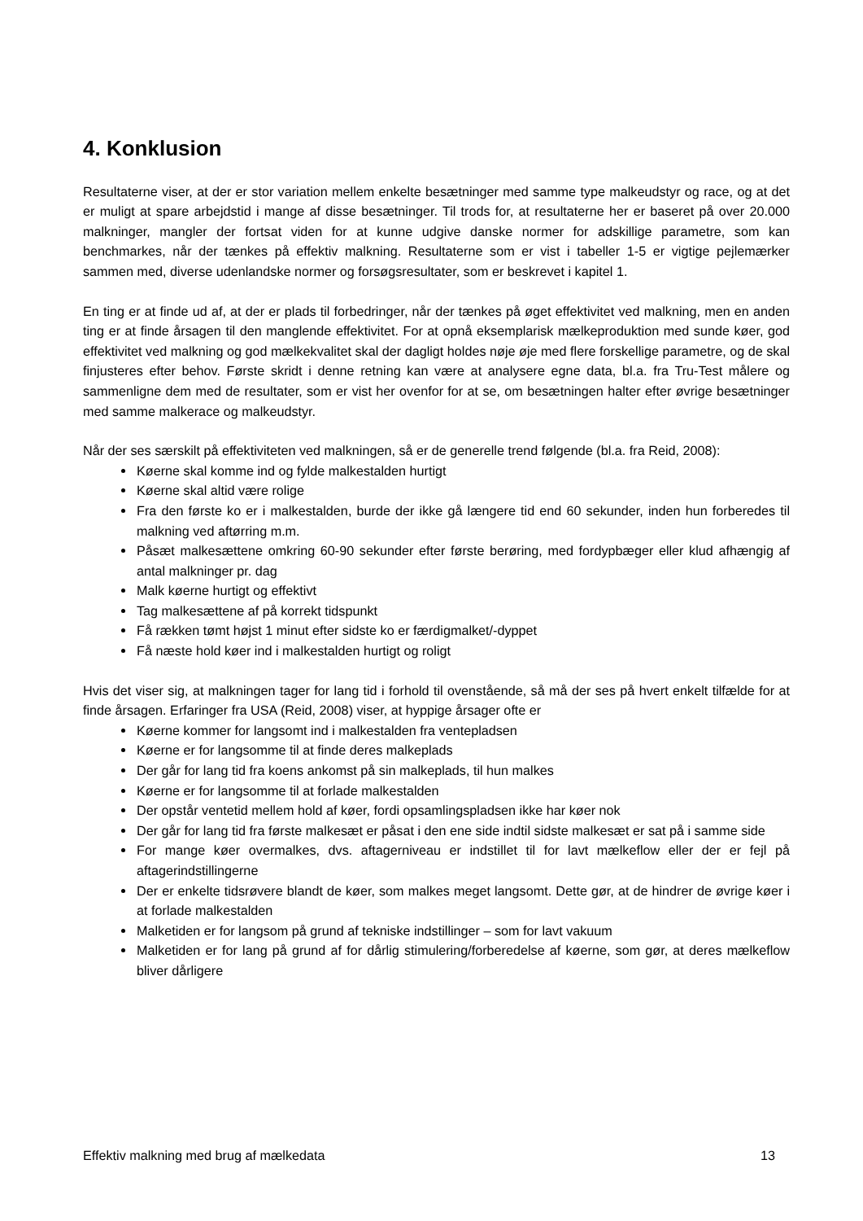4. Konklusion
Resultaterne viser, at der er stor variation mellem enkelte besætninger med samme type malkeudstyr og race, og at det er muligt at spare arbejdstid i mange af disse besætninger. Til trods for, at resultaterne her er baseret på over 20.000 malkninger, mangler der fortsat viden for at kunne udgive danske normer for adskillige parametre, som kan benchmarkes, når der tænkes på effektiv malkning. Resultaterne som er vist i tabeller 1-5 er vigtige pejlemærker sammen med, diverse udenlandske normer og forsøgsresultater, som er beskrevet i kapitel 1.
En ting er at finde ud af, at der er plads til forbedringer, når der tænkes på øget effektivitet ved malkning, men en anden ting er at finde årsagen til den manglende effektivitet. For at opnå eksemplarisk mælkeproduktion med sunde køer, god effektivitet ved malkning og god mælkekvalitet skal der dagligt holdes nøje øje med flere forskellige parametre, og de skal finjusteres efter behov. Første skridt i denne retning kan være at analysere egne data, bl.a. fra Tru-Test målere og sammenligne dem med de resultater, som er vist her ovenfor for at se, om besætningen halter efter øvrige besætninger med samme malkerace og malkeudstyr.
Når der ses særskilt på effektiviteten ved malkningen, så er de generelle trend følgende (bl.a. fra Reid, 2008):
Køerne skal komme ind og fylde malkestalden hurtigt
Køerne skal altid være rolige
Fra den første ko er i malkestalden, burde der ikke gå længere tid end 60 sekunder, inden hun forberedes til malkning ved aftørring m.m.
Påsæt malkesættene omkring 60-90 sekunder efter første berøring, med fordypbæger eller klud afhængig af antal malkninger pr. dag
Malk køerne hurtigt og effektivt
Tag malkesættene af på korrekt tidspunkt
Få rækken tømt højst 1 minut efter sidste ko er færdigmalket/-dyppet
Få næste hold køer ind i malkestalden hurtigt og roligt
Hvis det viser sig, at malkningen tager for lang tid i forhold til ovenstående, så må der ses på hvert enkelt tilfælde for at finde årsagen. Erfaringer fra USA (Reid, 2008) viser, at hyppige årsager ofte er
Køerne kommer for langsomt ind i malkestalden fra ventepladsen
Køerne er for langsomme til at finde deres malkeplads
Der går for lang tid fra koens ankomst på sin malkeplads, til hun malkes
Køerne er for langsomme til at forlade malkestalden
Der opstår ventetid mellem hold af køer, fordi opsamlingspladsen ikke har køer nok
Der går for lang tid fra første malkesæt er påsat i den ene side indtil sidste malkesæt er sat på i samme side
For mange køer overmalkes, dvs. aftagerniveau er indstillet til for lavt mælkeflow eller der er fejl på aftagerindstillingerne
Der er enkelte tidsrøvere blandt de køer, som malkes meget langsomt. Dette gør, at de hindrer de øvrige køer i at forlade malkestalden
Malketiden er for langsom på grund af tekniske indstillinger – som for lavt vakuum
Malketiden er for lang på grund af for dårlig stimulering/forberedelse af køerne, som gør, at deres mælkeflow bliver dårligere
Effektiv malkning med brug af mælkedata 13